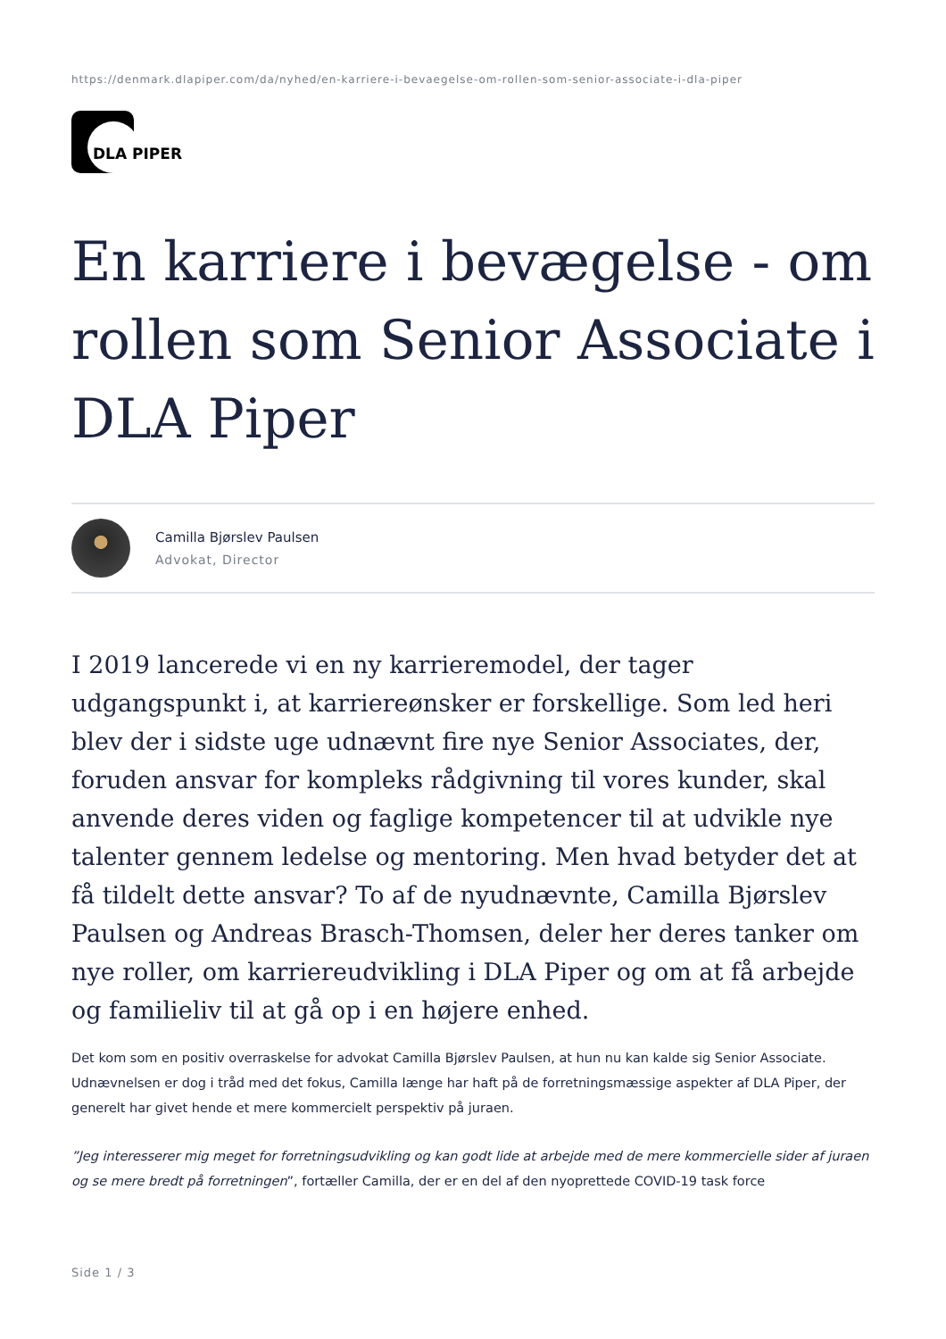https://denmark.dlapiper.com/da/nyhed/en-karriere-i-bevaegelse-om-rollen-som-senior-associate-i-dla-piper
DLA PIPER
En karriere i bevægelse - om rollen som Senior Associate i DLA Piper
Camilla Bjørslev Paulsen
Advokat, Director
I 2019 lancerede vi en ny karrieremodel, der tager udgangspunkt i, at karriereønsker er forskellige. Som led heri blev der i sidste uge udnævnt fire nye Senior Associates, der, foruden ansvar for kompleks rådgivning til vores kunder, skal anvende deres viden og faglige kompetencer til at udvikle nye talenter gennem ledelse og mentoring. Men hvad betyder det at få tildelt dette ansvar? To af de nyudnævnte, Camilla Bjørslev Paulsen og Andreas Brasch-Thomsen, deler her deres tanker om nye roller, om karriereudvikling i DLA Piper og om at få arbejde og familieliv til at gå op i en højere enhed.
Det kom som en positiv overraskelse for advokat Camilla Bjørslev Paulsen, at hun nu kan kalde sig Senior Associate. Udnævnelsen er dog i tråd med det fokus, Camilla længe har haft på de forretningsmæssige aspekter af DLA Piper, der generelt har givet hende et mere kommercielt perspektiv på juraen.
”Jeg interesserer mig meget for forretningsudvikling og kan godt lide at arbejde med de mere kommercielle sider af juraen og se mere bredt på forretningen”, fortæller Camilla, der er en del af den nyoprettede COVID-19 task force
Side 1 / 3